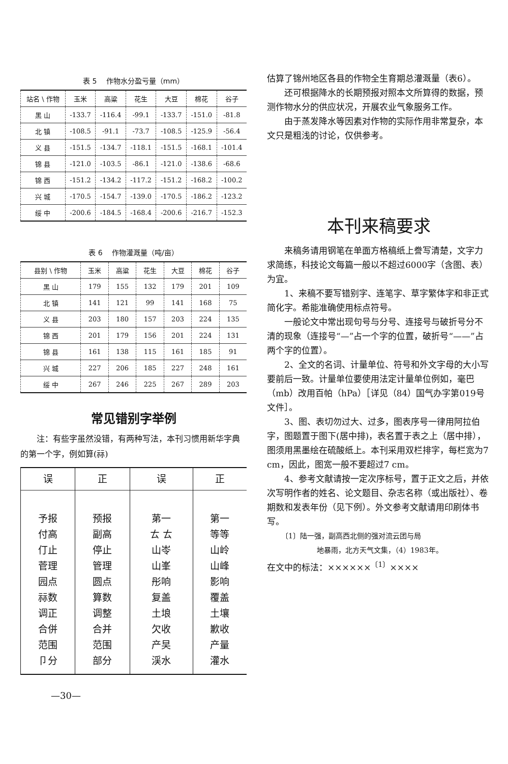表 5 　作物水分盈亏量（mm）
| 站名 \ 作物 | 玉米 | 高粱 | 花生 | 大豆 | 棉花 | 谷子 |
| --- | --- | --- | --- | --- | --- | --- |
| 黑 山 | -133.7 | -116.4 | -99.1 | -133.7 | -151.0 | -81.8 |
| 北 镇 | -108.5 | -91.1 | -73.7 | -108.5 | -125.9 | -56.4 |
| 义 县 | -151.5 | -134.7 | -118.1 | -151.5 | -168.1 | -101.4 |
| 锦 县 | -121.0 | -103.5 | -86.1 | -121.0 | -138.6 | -68.6 |
| 锦 西 | -151.2 | -134.2 | -117.2 | -151.2 | -168.2 | -100.2 |
| 兴 城 | -170.5 | -154.7 | -139.0 | -170.5 | -186.2 | -123.2 |
| 绥 中 | -200.6 | -184.5 | -168.4 | -200.6 | -216.7 | -152.3 |
表 6 　作物灌溉量（吨/亩）
| 县别 \ 作物 | 玉米 | 高粱 | 花生 | 大豆 | 棉花 | 谷子 |
| --- | --- | --- | --- | --- | --- | --- |
| 黑 山 | 179 | 155 | 132 | 179 | 201 | 109 |
| 北 镇 | 141 | 121 | 99 | 141 | 168 | 75 |
| 义 县 | 203 | 180 | 157 | 203 | 224 | 135 |
| 锦 西 | 201 | 179 | 156 | 201 | 224 | 131 |
| 锦 县 | 161 | 138 | 115 | 161 | 185 | 91 |
| 兴 城 | 227 | 206 | 185 | 227 | 248 | 161 |
| 绥 中 | 267 | 246 | 225 | 267 | 289 | 203 |
常见错别字举例
注：有些字虽然没错，有两种写法，本刊习惯用新华字典的第一个字，例如算(祘)
| 误 | 正 | 误 | 正 |
| 予报 付高 仃止 菅理 园点 祘数 调正 合併 范围 卩分 | 预报 副高 停止 管理 圆点 算数 调整 合并 范围 部分 | 苐一 ㄊ ㄊ 山岺 山峯 彤响 复盖 土埌 欠收 产旲 渓水 | 第一 等等 山岭 山峰 影响 覆盖 土壤 歉收 产量 灌水 |
—30—
估算了锦州地区各县的作物全生育期总灌溉量（表6）。
还可根据降水的长期预报对照本文所算得的数据，预测作物水分的供应状况，开展农业气象服务工作。
由于蒸发降水等因素对作物的实际作用非常复杂，本文只是粗浅的讨论，仅供参考。
本刊来稿要求
来稿务请用钢笔在单面方格稿纸上誊写清楚，文字力求简练，科技论文每篇一般以不超过6000字（含图、表）为宜。
1、来稿不要写错别字、连笔字、草字繁体字和非正式简化字。希能准确使用标点符号。
一般论文中常出现句号与分号、连接号与破折号分不清的现象（连接号“—”占一个字的位置，破折号“——”占两个字的位置）。
2、全文的名词、计量单位、符号和外文字母的大小写要前后一致。计量单位要使用法定计量单位例如，毫巴（mb）改用百帕（hPa）［详见（84）国气办字第019号文件］。
3、图、表切勿过大、过多，图表序号一律用阿拉伯字，图题置于图下(居中排)，表名置于表之上（居中排），图须用黑墨绘在硫酸纸上。本刊采用双栏排字，每栏宽为7 cm，因此，图宽一般不要超过7 cm。
4、参考文献请按一定次序标号，置于正文之后，并依次写明作者的姓名、论文题目、杂志名称（或出版社）、卷期数和发表年份（见下例）。外文参考文献请用印刷体书写。
〔1〕陆一强，副高西北侧的强对流云团与局
地暴雨，北方天气文集，（4）1983年。
在文中的标法：××××××<sup>〔1〕</sup>××××